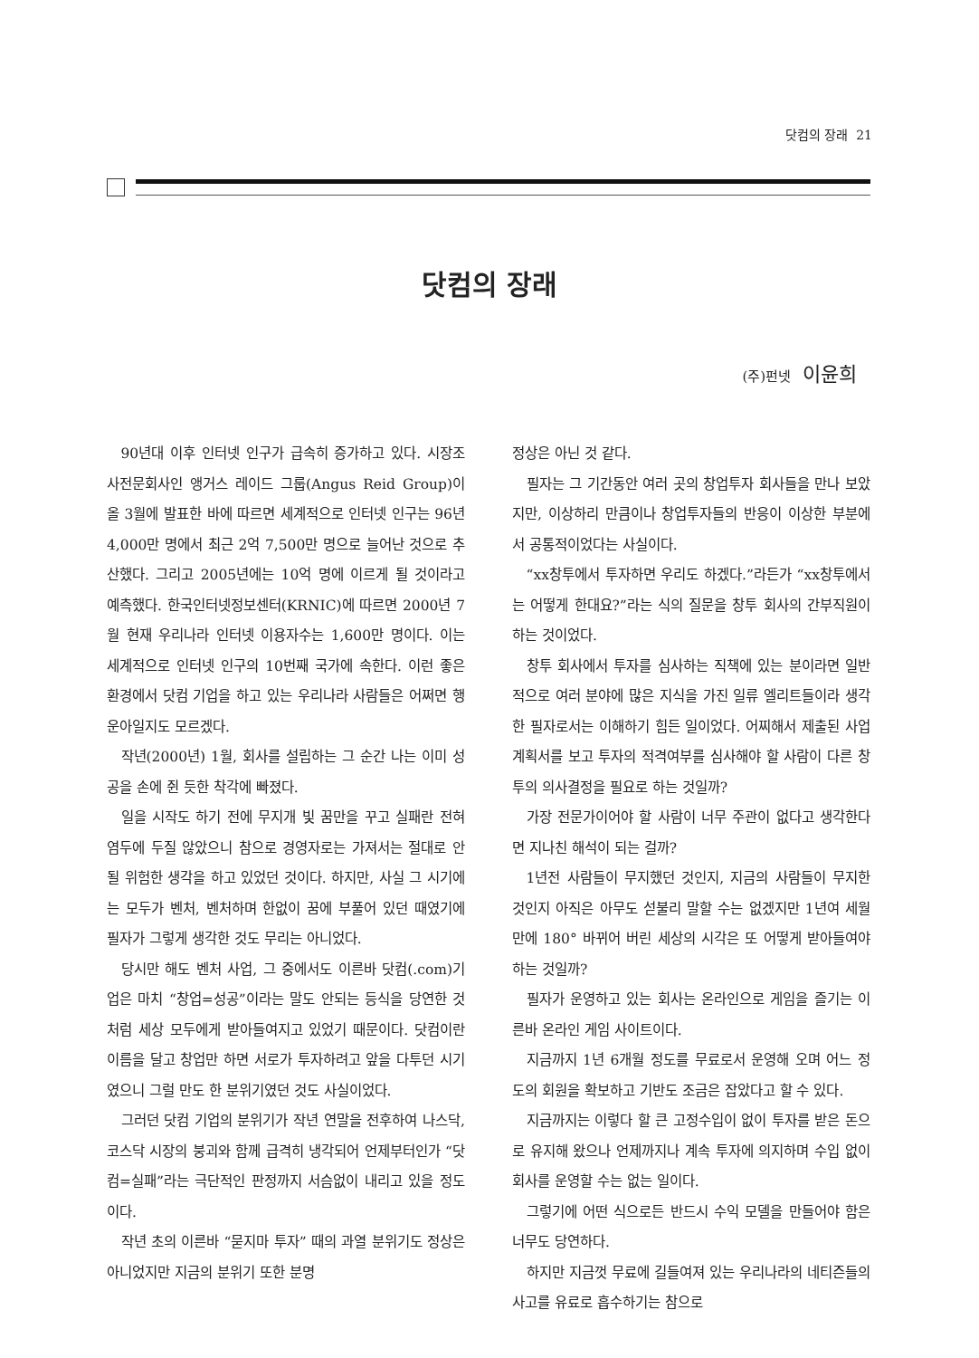닷컴의 장래 21
닷컴의 장래
(주)펀넷 이윤희
90년대 이후 인터넷 인구가 급속히 증가하고 있다. 시장조사전문회사인 앵거스 레이드 그룹(Angus Reid Group)이 올 3월에 발표한 바에 따르면 세계적으로 인터넷 인구는 96년 4,000만 명에서 최근 2억 7,500만 명으로 늘어난 것으로 추산했다. 그리고 2005년에는 10억 명에 이르게 될 것이라고 예측했다. 한국인터넷정보센터(KRNIC)에 따르면 2000년 7월 현재 우리나라 인터넷 이용자수는 1,600만 명이다. 이는 세계적으로 인터넷 인구의 10번째 국가에 속한다. 이런 좋은 환경에서 닷컴 기업을 하고 있는 우리나라 사람들은 어쩌면 행운아일지도 모르겠다.
작년(2000년) 1월, 회사를 설립하는 그 순간 나는 이미 성공을 손에 쥔 듯한 착각에 빠졌다.
일을 시작도 하기 전에 무지개 빛 꿈만을 꾸고 실패란 전혀 염두에 두질 않았으니 참으로 경영자로는 가져서는 절대로 안될 위험한 생각을 하고 있었던 것이다. 하지만, 사실 그 시기에는 모두가 벤처, 벤처하며 한없이 꿈에 부풀어 있던 때였기에 필자가 그렇게 생각한 것도 무리는 아니었다.
당시만 해도 벤처 사업, 그 중에서도 이른바 닷컴(.com)기업은 마치 “창업=성공”이라는 말도 안되는 등식을 당연한 것처럼 세상 모두에게 받아들여지고 있었기 때문이다. 닷컴이란 이름을 달고 창업만 하면 서로가 투자하려고 앞을 다투던 시기였으니 그럴 만도 한 분위기였던 것도 사실이었다.
그러던 닷컴 기업의 분위기가 작년 연말을 전후하여 나스닥, 코스닥 시장의 붕괴와 함께 급격히 냉각되어 언제부터인가 “닷컴=실패”라는 극단적인 판정까지 서슴없이 내리고 있을 정도이다.
작년 초의 이른바 “묻지마 투자” 때의 과열 분위기도 정상은 아니었지만 지금의 분위기 또한 분명
정상은 아닌 것 같다.
필자는 그 기간동안 여러 곳의 창업투자 회사들을 만나 보았지만, 이상하리 만큼이나 창업투자들의 반응이 이상한 부분에서 공통적이었다는 사실이다.
“xx창투에서 투자하면 우리도 하겠다.”라든가 “xx창투에서는 어떻게 한대요?”라는 식의 질문을 창투 회사의 간부직원이 하는 것이었다.
창투 회사에서 투자를 심사하는 직책에 있는 분이라면 일반적으로 여러 분야에 많은 지식을 가진 일류 엘리트들이라 생각한 필자로서는 이해하기 힘든 일이었다. 어찌해서 제출된 사업계획서를 보고 투자의 적격여부를 심사해야 할 사람이 다른 창투의 의사결정을 필요로 하는 것일까?
가장 전문가이어야 할 사람이 너무 주관이 없다고 생각한다면 지나친 해석이 되는 걸까?
1년전 사람들이 무지했던 것인지, 지금의 사람들이 무지한 것인지 아직은 아무도 섣불리 말할 수는 없겠지만 1년여 세월만에 180° 바뀌어 버린 세상의 시각은 또 어떻게 받아들여야 하는 것일까?
필자가 운영하고 있는 회사는 온라인으로 게임을 즐기는 이른바 온라인 게임 사이트이다.
지금까지 1년 6개월 정도를 무료로서 운영해 오며 어느 정도의 회원을 확보하고 기반도 조금은 잡았다고 할 수 있다.
지금까지는 이렇다 할 큰 고정수입이 없이 투자를 받은 돈으로 유지해 왔으나 언제까지나 계속 투자에 의지하며 수입 없이 회사를 운영할 수는 없는 일이다.
그렇기에 어떤 식으로든 반드시 수익 모델을 만들어야 함은 너무도 당연하다.
하지만 지금껏 무료에 길들여져 있는 우리나라의 네티즌들의 사고를 유료로 흡수하기는 참으로